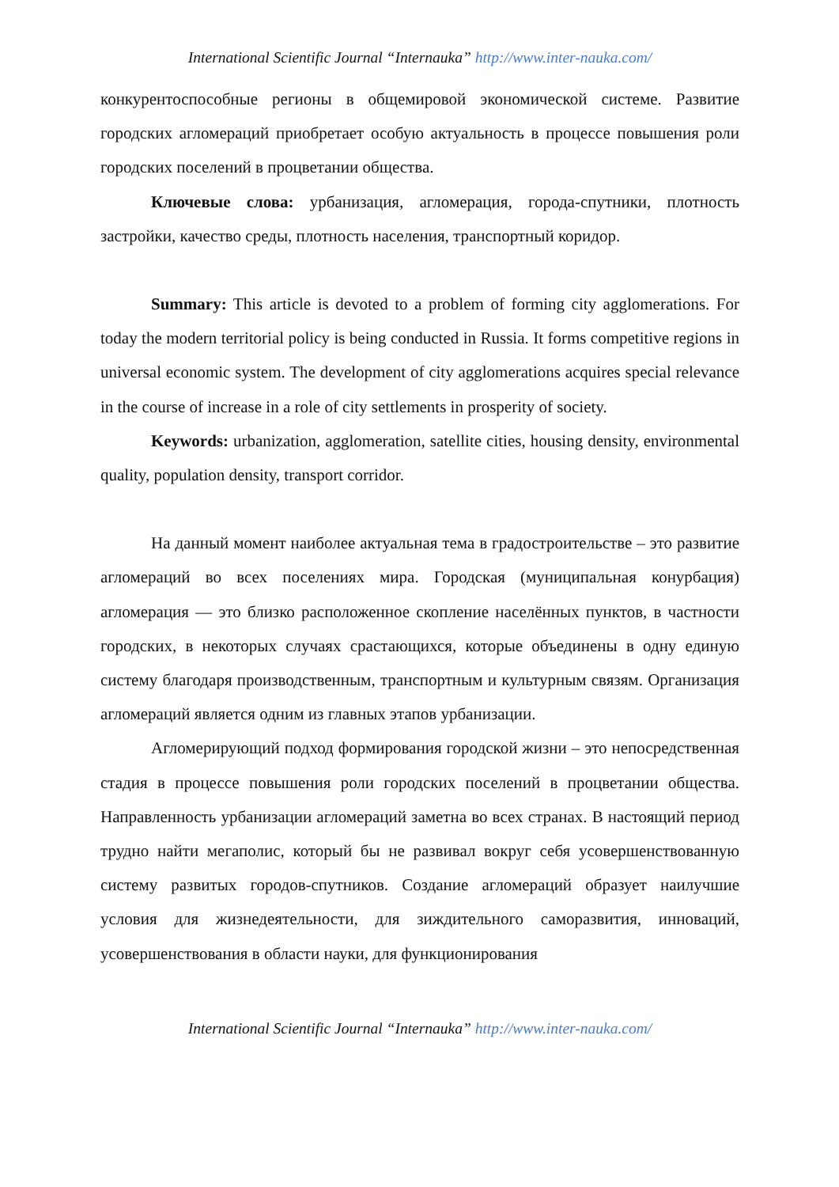International Scientific Journal “Internauka” http://www.inter-nauka.com/
конкурентоспособные регионы в общемировой экономической системе. Развитие городских агломераций приобретает особую актуальность в процессе повышения роли городских поселений в процветании общества.
Ключевые слова: урбанизация, агломерация, города-спутники, плотность застройки, качество среды, плотность населения, транспортный коридор.
Summary: This article is devoted to a problem of forming city agglomerations. For today the modern territorial policy is being conducted in Russia. It forms competitive regions in universal economic system. The development of city agglomerations acquires special relevance in the course of increase in a role of city settlements in prosperity of society.
Keywords: urbanization, agglomeration, satellite cities, housing density, environmental quality, population density, transport corridor.
На данный момент наиболее актуальная тема в градостроительстве – это развитие агломераций во всех поселениях мира. Городская (муниципальная конурбация) агломерация — это близко расположенное скопление населённых пунктов, в частности городских, в некоторых случаях срастающихся, которые объединены в одну единую систему благодаря производственным, транспортным и культурным связям. Организация агломераций является одним из главных этапов урбанизации.
Агломерирующий подход формирования городской жизни – это непосредственная стадия в процессе повышения роли городских поселений в процветании общества. Направленность урбанизации агломераций заметна во всех странах. В настоящий период трудно найти мегаполис, который бы не развивал вокруг себя усовершенствованную систему развитых городов-спутников. Создание агломераций образует наилучшие условия для жизнедеятельности, для зиждительного саморазвития, инноваций, усовершенствования в области науки, для функционирования
International Scientific Journal “Internauka” http://www.inter-nauka.com/